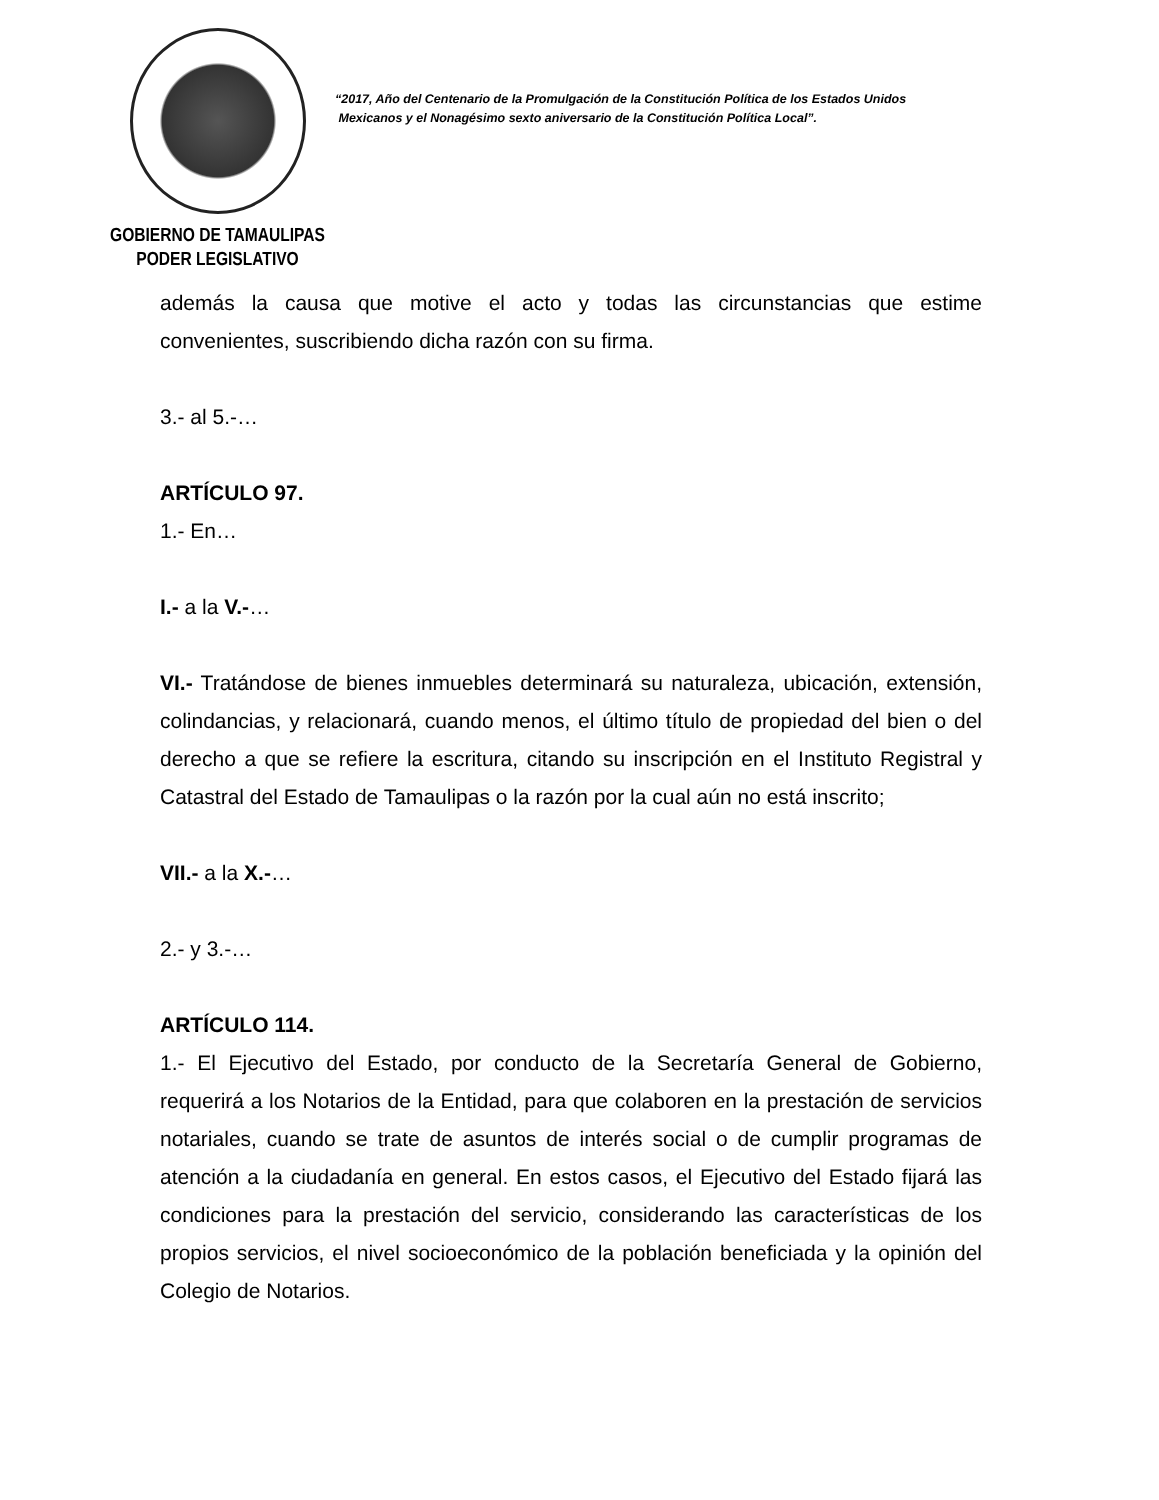GOBIERNO DE TAMAULIPAS
PODER LEGISLATIVO
“2017, Año del Centenario de la Promulgación de la Constitución Política de los Estados Unidos
Mexicanos y el Nonagésimo sexto aniversario de la Constitución Política Local”.
además la causa que motive el acto y todas las circunstancias que estime convenientes, suscribiendo dicha razón con su firma.
3.- al 5.-…
ARTÍCULO 97.
1.- En…
I.- a la V.-…
VI.- Tratándose de bienes inmuebles determinará su naturaleza, ubicación, extensión, colindancias, y relacionará, cuando menos, el último título de propiedad del bien o del derecho a que se refiere la escritura, citando su inscripción en el Instituto Registral y Catastral del Estado de Tamaulipas o la razón por la cual aún no está inscrito;
VII.- a la X.-…
2.- y 3.-…
ARTÍCULO 114.
1.- El Ejecutivo del Estado, por conducto de la Secretaría General de Gobierno, requerirá a los Notarios de la Entidad, para que colaboren en la prestación de servicios notariales, cuando se trate de asuntos de interés social o de cumplir programas de atención a la ciudadanía en general. En estos casos, el Ejecutivo del Estado fijará las condiciones para la prestación del servicio, considerando las características de los propios servicios, el nivel socioeconómico de la población beneficiada y la opinión del Colegio de Notarios.